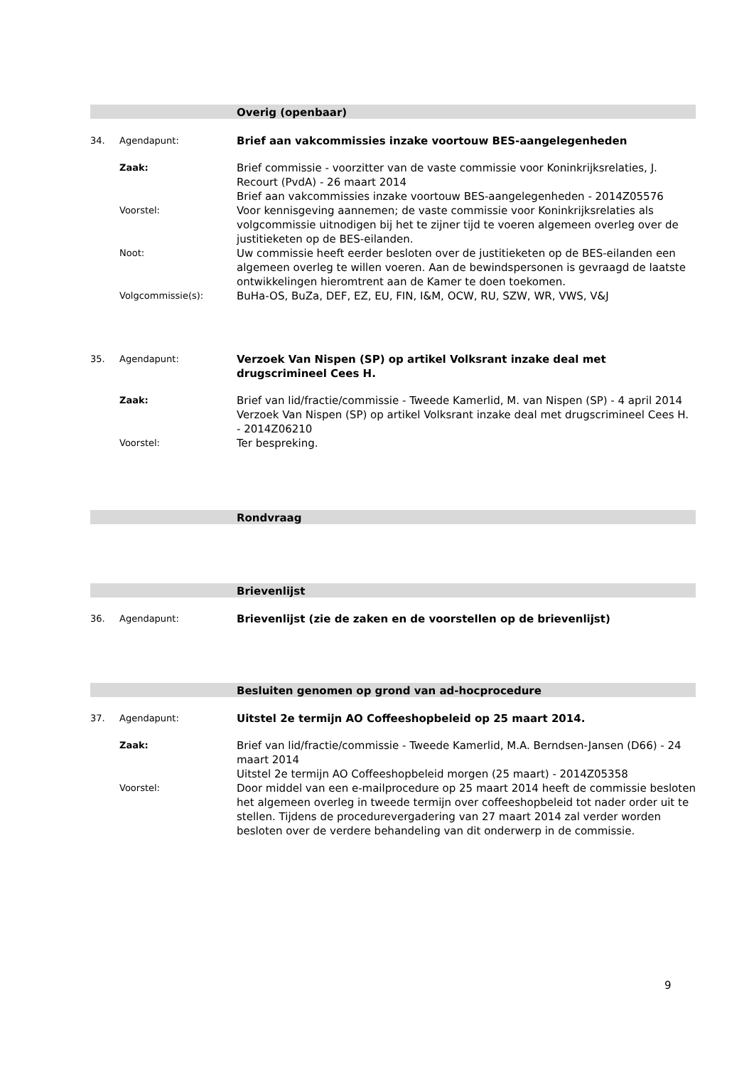Overig (openbaar)
34. Agendapunt:
Brief aan vakcommissies inzake voortouw BES-aangelegenheden
Zaak:
Brief commissie - voorzitter van de vaste commissie voor Koninkrijksrelaties, J. Recourt (PvdA) - 26 maart 2014
Brief aan vakcommissies inzake voortouw BES-aangelegenheden - 2014Z05576
Voorstel:
Voor kennisgeving aannemen; de vaste commissie voor Koninkrijksrelaties als volgcommissie uitnodigen bij het te zijner tijd te voeren algemeen overleg over de justitieketen op de BES-eilanden.
Noot:
Uw commissie heeft eerder besloten over de justitieketen op de BES-eilanden een algemeen overleg te willen voeren. Aan de bewindspersonen is gevraagd de laatste ontwikkelingen hieromtrent aan de Kamer te doen toekomen.
Volgcommissie(s):
BuHa-OS, BuZa, DEF, EZ, EU, FIN, I&M, OCW, RU, SZW, WR, VWS, V&J
35. Agendapunt:
Verzoek Van Nispen (SP) op artikel Volksrant inzake deal met drugscrimineel Cees H.
Zaak:
Brief van lid/fractie/commissie - Tweede Kamerlid, M. van Nispen (SP) - 4 april 2014
Verzoek Van Nispen (SP) op artikel Volksrant inzake deal met drugscrimineel Cees H. - 2014Z06210
Voorstel:
Ter bespreking.
Rondvraag
Brievenlijst
36. Agendapunt:
Brievenlijst (zie de zaken en de voorstellen op de brievenlijst)
Besluiten genomen op grond van ad-hocprocedure
37. Agendapunt:
Uitstel 2e termijn AO Coffeeshopbeleid op 25 maart 2014.
Zaak:
Brief van lid/fractie/commissie - Tweede Kamerlid, M.A. Berndsen-Jansen (D66) - 24 maart 2014
Uitstel 2e termijn AO Coffeeshopbeleid morgen (25 maart) - 2014Z05358
Voorstel:
Door middel van een e-mailprocedure op 25 maart 2014 heeft de commissie besloten het algemeen overleg in tweede termijn over coffeeshopbeleid tot nader order uit te stellen. Tijdens de procedurevergadering van 27 maart 2014 zal verder worden besloten over de verdere behandeling van dit onderwerp in de commissie.
9